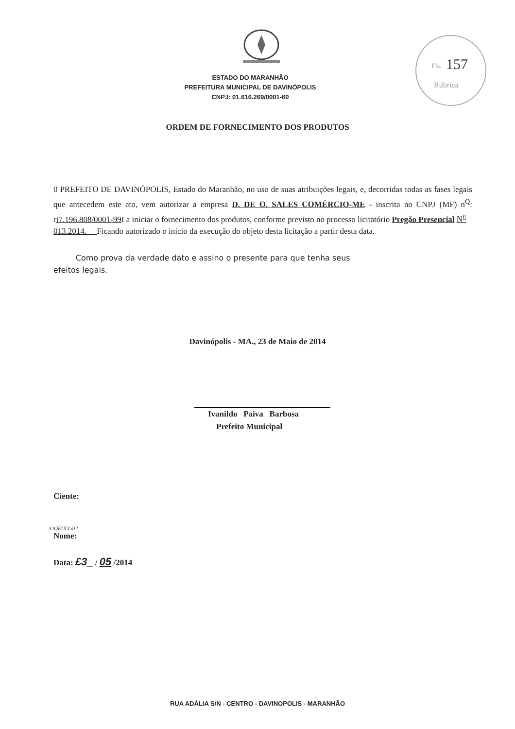Fls.
157
Rúbrica
ESTADO DO MARANHÃO
PREFEITURA MUNICIPAL DE DAVINÓPOLIS
CNPJ: 01.616.269/0001-60
ORDEM DE FORNECIMENTO DOS PRODUTOS
0 PREFEITO DE DAVINÓPOLIS, Estado do Maranhão, no uso de suas atribuições legais, e, decorridas todas as fases legais que antecedem este ato, vem autorizar a empresa D. DE O. SALES COMÉRCIO-ME - inscrita no CNPJ (MF) n<sup>Q</sup>: ri7.196.808/0001-99 I a iniciar o fornecimento dos produtos, conforme previsto no processo licitatório Pregão Presencial N<sup>g</sup>
013.2014. Ficando autorizado o início da execução do objeto desta licitação a partir desta data.
Como prova da verdade dato e assino o presente para que tenha seus
efeitos legais.
Davinópolis - MA., 23 de Maio de 2014
Ivanildo Paiva Barbosa
Prefeito Municipal
Ciente:
32QEULLã£I
Nome:
Data: £3_ / 05 /2014
RUA ADÁLIA S/N - CENTRO - DAVINOPOLIS - MARANHÃO